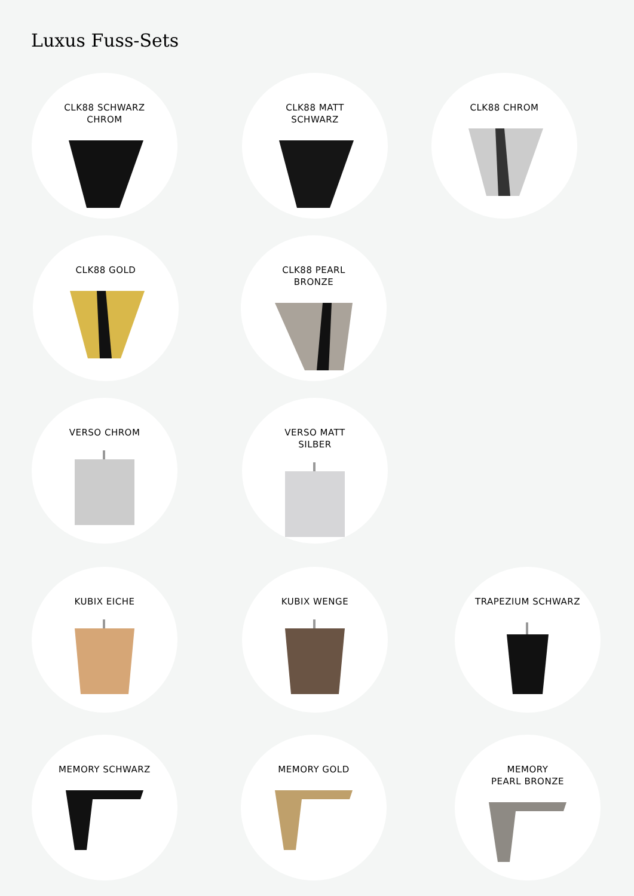Luxus Fuss-Sets
CLK88 SCHWARZ
CHROM
CLK88 MATT
SCHWARZ
CLK88 CHROM
CLK88 GOLD
CLK88 PEARL
BRONZE
VERSO CHROM
VERSO MATT
SILBER
KUBIX EICHE KUBIX WENGE TRAPEZIUM SCHWARZ
MEMORY SCHWARZ MEMORY GOLD
MEMORY
PEARL BRONZE